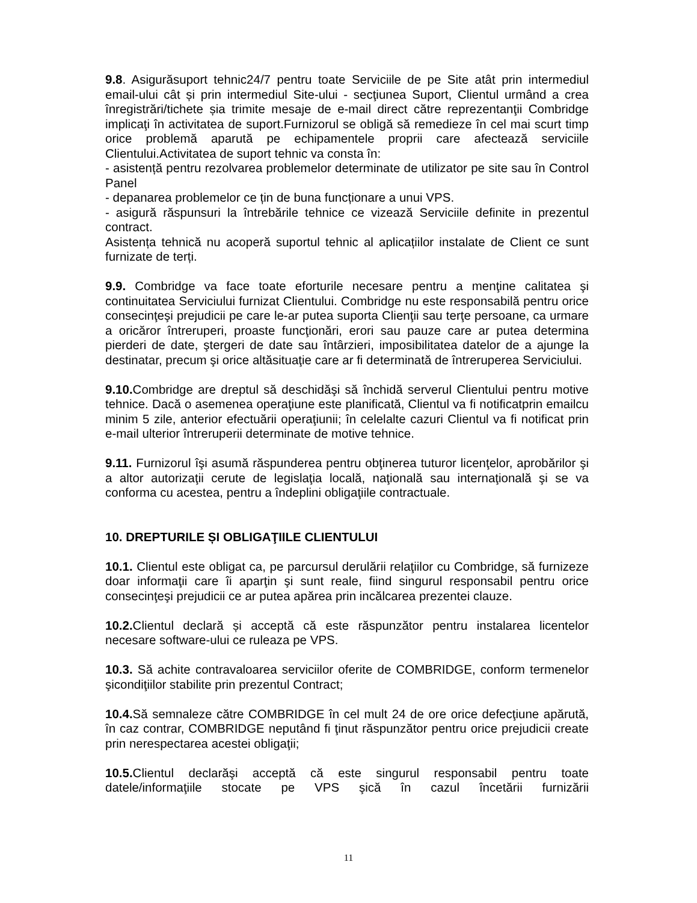9.8. Asigurăsuport tehnic24/7 pentru toate Serviciile de pe Site atât prin intermediul email-ului cât și prin intermediul Site-ului - secţiunea Suport, Clientul urmând a crea înregistrări/tichete șia trimite mesaje de e-mail direct către reprezentanţii Combridge implicaţi în activitatea de suport.Furnizorul se obligă să remedieze în cel mai scurt timp orice problemă aparută pe echipamentele proprii care afectează serviciile Clientului.Activitatea de suport tehnic va consta în:
- asistență pentru rezolvarea problemelor determinate de utilizator pe site sau în Control Panel
- depanarea problemelor ce țin de buna funcționare a unui VPS.
- asigură răspunsuri la întrebările tehnice ce vizează Serviciile definite in prezentul contract.
Asistența tehnică nu acoperă suportul tehnic al aplicațiilor instalate de Client ce sunt furnizate de terți.
9.9. Combridge va face toate eforturile necesare pentru a menţine calitatea şi continuitatea Serviciului furnizat Clientului. Combridge nu este responsabilă pentru orice consecinţeşi prejudicii pe care le-ar putea suporta Clienţii sau terţe persoane, ca urmare a oricăror întreruperi, proaste funcţionări, erori sau pauze care ar putea determina pierderi de date, ştergeri de date sau întârzieri, imposibilitatea datelor de a ajunge la destinatar, precum şi orice altăsituaţie care ar fi determinată de întreruperea Serviciului.
9.10. Combridge are dreptul să deschidăşi să închidă serverul Clientului pentru motive tehnice. Dacă o asemenea operaţiune este planificată, Clientul va fi notificatprin emailcu minim 5 zile, anterior efectuării operaţiunii; în celelalte cazuri Clientul va fi notificat prin e-mail ulterior întreruperii determinate de motive tehnice.
9.11. Furnizorul îşi asumă răspunderea pentru obţinerea tuturor licenţelor, aprobărilor şi a altor autorizaţii cerute de legislaţia locală, naţională sau internaţională şi se va conforma cu acestea, pentru a îndeplini obligaţiile contractuale.
10. DREPTURILE ȘI OBLIGAŢIILE CLIENTULUI
10.1. Clientul este obligat ca, pe parcursul derulării relaţiilor cu Combridge, să furnizeze doar informaţii care îi aparţin şi sunt reale, fiind singurul responsabil pentru orice consecinţeşi prejudicii ce ar putea apărea prin incălcarea prezentei clauze.
10.2. Clientul declară și acceptă că este răspunzător pentru instalarea licentelor necesare software-ului ce ruleaza pe VPS.
10.3. Să achite contravaloarea serviciilor oferite de COMBRIDGE, conform termenelor şicondiţiilor stabilite prin prezentul Contract;
10.4. Să semnaleze către COMBRIDGE în cel mult 24 de ore orice defecţiune apărută, în caz contrar, COMBRIDGE neputând fi ţinut răspunzător pentru orice prejudicii create prin nerespectarea acestei obligaţii;
10.5. Clientul declarăşi acceptă că este singurul responsabil pentru toate datele/informaţiile stocate pe VPS şică în cazul încetării furnizării
11